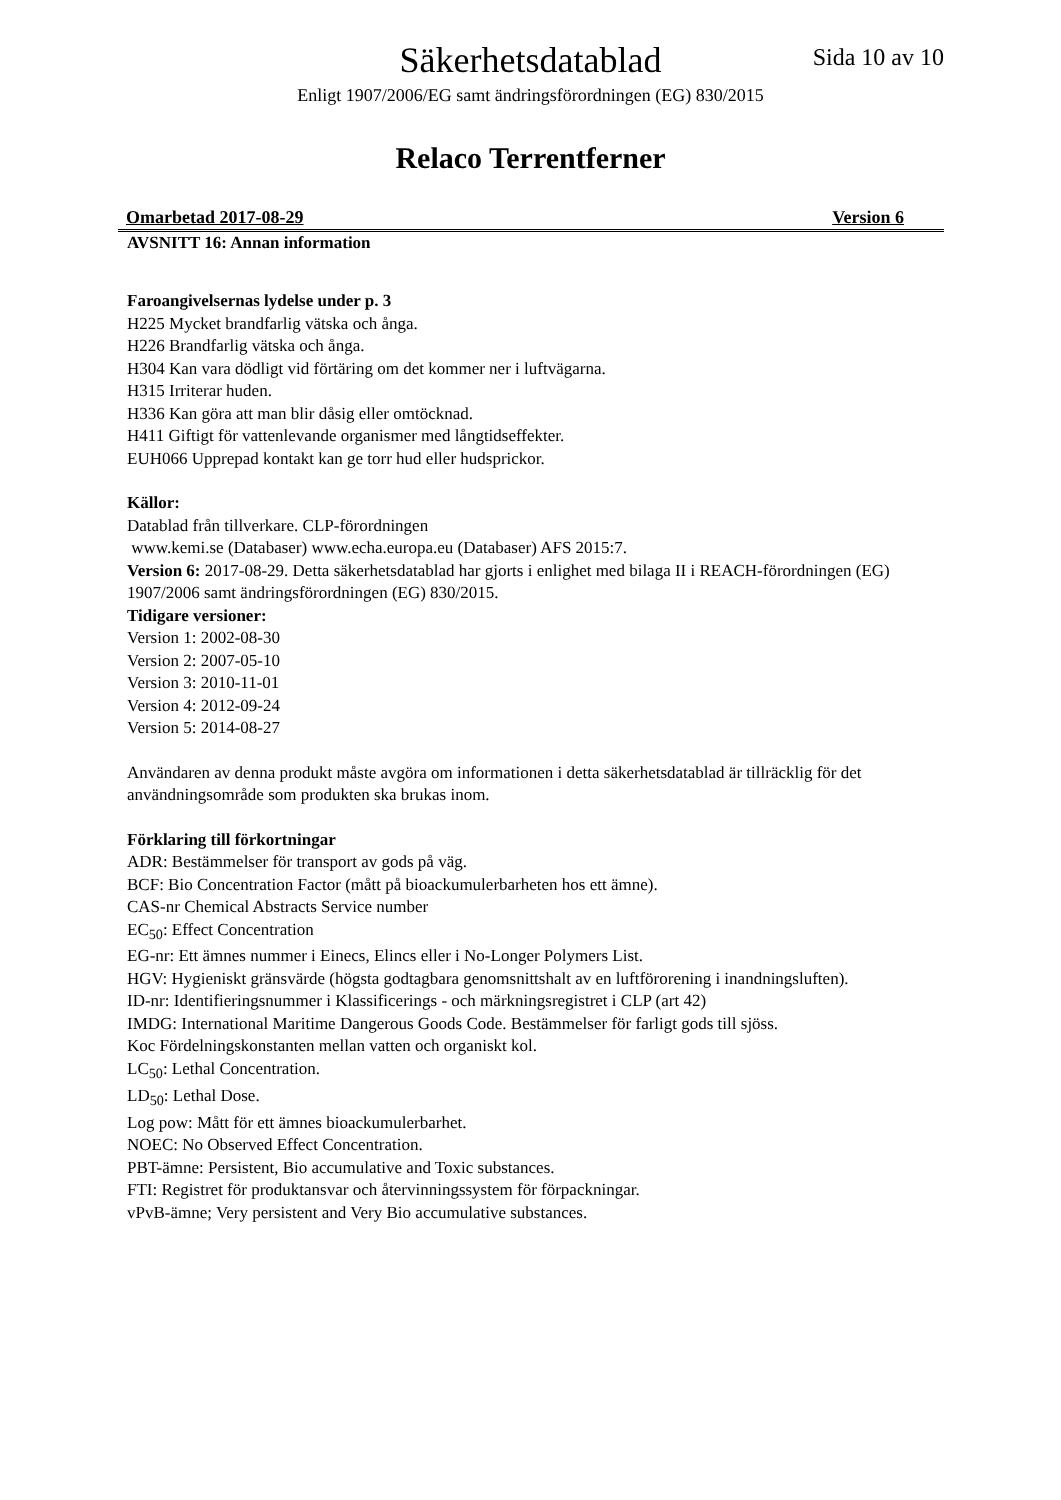Säkerhetsdatablad Sida 10 av 10
Enligt 1907/2006/EG samt ändringsförordningen (EG) 830/2015
Relaco Terrentferner
Omarbetad 2017-08-29 Version 6
AVSNITT 16: Annan information
Faroangivelsernas lydelse under p. 3
H225 Mycket brandfarlig vätska och ånga.
H226 Brandfarlig vätska och ånga.
H304 Kan vara dödligt vid förtäring om det kommer ner i luftvägarna.
H315 Irriterar huden.
H336 Kan göra att man blir dåsig eller omtöcknad.
H411 Giftigt för vattenlevande organismer med långtidseffekter.
EUH066 Upprepad kontakt kan ge torr hud eller hudsprickor.
Källor:
Datablad från tillverkare. CLP-förordningen
www.kemi.se (Databaser) www.echa.europa.eu (Databaser) AFS 2015:7.
Version 6: 2017-08-29. Detta säkerhetsdatablad har gjorts i enlighet med bilaga II i REACH-förordningen (EG) 1907/2006 samt ändringsförordningen (EG) 830/2015.
Tidigare versioner:
Version 1: 2002-08-30
Version 2: 2007-05-10
Version 3: 2010-11-01
Version 4: 2012-09-24
Version 5: 2014-08-27
Användaren av denna produkt måste avgöra om informationen i detta säkerhetsdatablad är tillräcklig för det användningsområde som produkten ska brukas inom.
Förklaring till förkortningar
ADR: Bestämmelser för transport av gods på väg.
BCF: Bio Concentration Factor (mått på bioackumulerbarheten hos ett ämne).
CAS-nr Chemical Abstracts Service number
EC<sub>50</sub>: Effect Concentration
EG-nr: Ett ämnes nummer i Einecs, Elincs eller i No-Longer Polymers List.
HGV: Hygieniskt gränsvärde (högsta godtagbara genomsnittshalt av en luftförorening i inandningsluften).
ID-nr: Identifieringsnummer i Klassificerings - och märkningsregistret i CLP (art 42)
IMDG: International Maritime Dangerous Goods Code. Bestämmelser för farligt gods till sjöss.
Koc Fördelningskonstanten mellan vatten och organiskt kol.
LC<sub>50</sub>: Lethal Concentration.
LD<sub>50</sub>: Lethal Dose.
Log pow: Mått för ett ämnes bioackumulerbarhet.
NOEC: No Observed Effect Concentration.
PBT-ämne: Persistent, Bio accumulative and Toxic substances.
FTI: Registret för produktansvar och återvinningssystem för förpackningar.
vPvB-ämne; Very persistent and Very Bio accumulative substances.